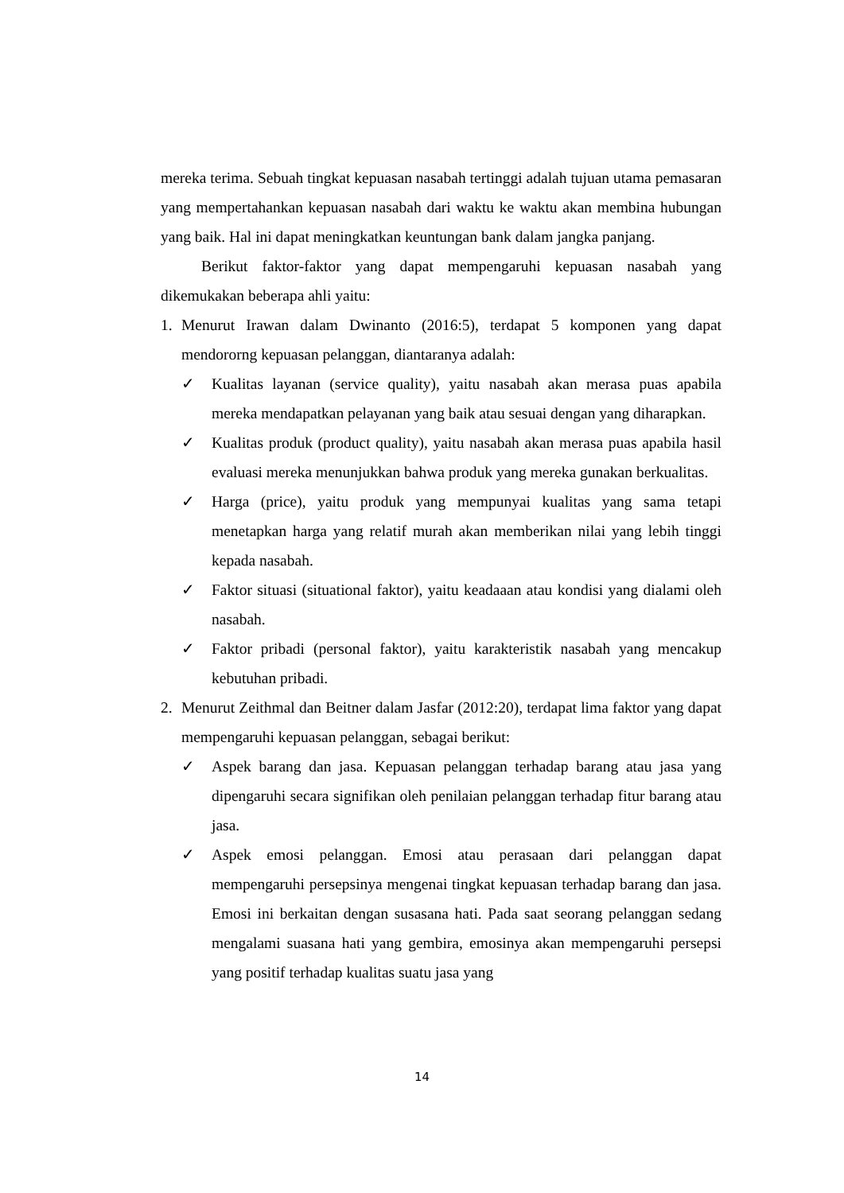mereka terima. Sebuah tingkat kepuasan nasabah tertinggi adalah tujuan utama pemasaran yang mempertahankan kepuasan nasabah dari waktu ke waktu akan membina hubungan yang baik. Hal ini dapat meningkatkan keuntungan bank dalam jangka panjang.
Berikut faktor-faktor yang dapat mempengaruhi kepuasan nasabah yang dikemukakan beberapa ahli yaitu:
1. Menurut Irawan dalam Dwinanto (2016:5), terdapat 5 komponen yang dapat mendororng kepuasan pelanggan, diantaranya adalah:
✓ Kualitas layanan (service quality), yaitu nasabah akan merasa puas apabila mereka mendapatkan pelayanan yang baik atau sesuai dengan yang diharapkan.
✓ Kualitas produk (product quality), yaitu nasabah akan merasa puas apabila hasil evaluasi mereka menunjukkan bahwa produk yang mereka gunakan berkualitas.
✓ Harga (price), yaitu produk yang mempunyai kualitas yang sama tetapi menetapkan harga yang relatif murah akan memberikan nilai yang lebih tinggi kepada nasabah.
✓ Faktor situasi (situational faktor), yaitu keadaaan atau kondisi yang dialami oleh nasabah.
✓ Faktor pribadi (personal faktor), yaitu karakteristik nasabah yang mencakup kebutuhan pribadi.
2. Menurut Zeithmal dan Beitner dalam Jasfar (2012:20), terdapat lima faktor yang dapat mempengaruhi kepuasan pelanggan, sebagai berikut:
✓ Aspek barang dan jasa. Kepuasan pelanggan terhadap barang atau jasa yang dipengaruhi secara signifikan oleh penilaian pelanggan terhadap fitur barang atau jasa.
✓ Aspek emosi pelanggan. Emosi atau perasaan dari pelanggan dapat mempengaruhi persepsinya mengenai tingkat kepuasan terhadap barang dan jasa. Emosi ini berkaitan dengan susasana hati. Pada saat seorang pelanggan sedang mengalami suasana hati yang gembira, emosinya akan mempengaruhi persepsi yang positif terhadap kualitas suatu jasa yang
14